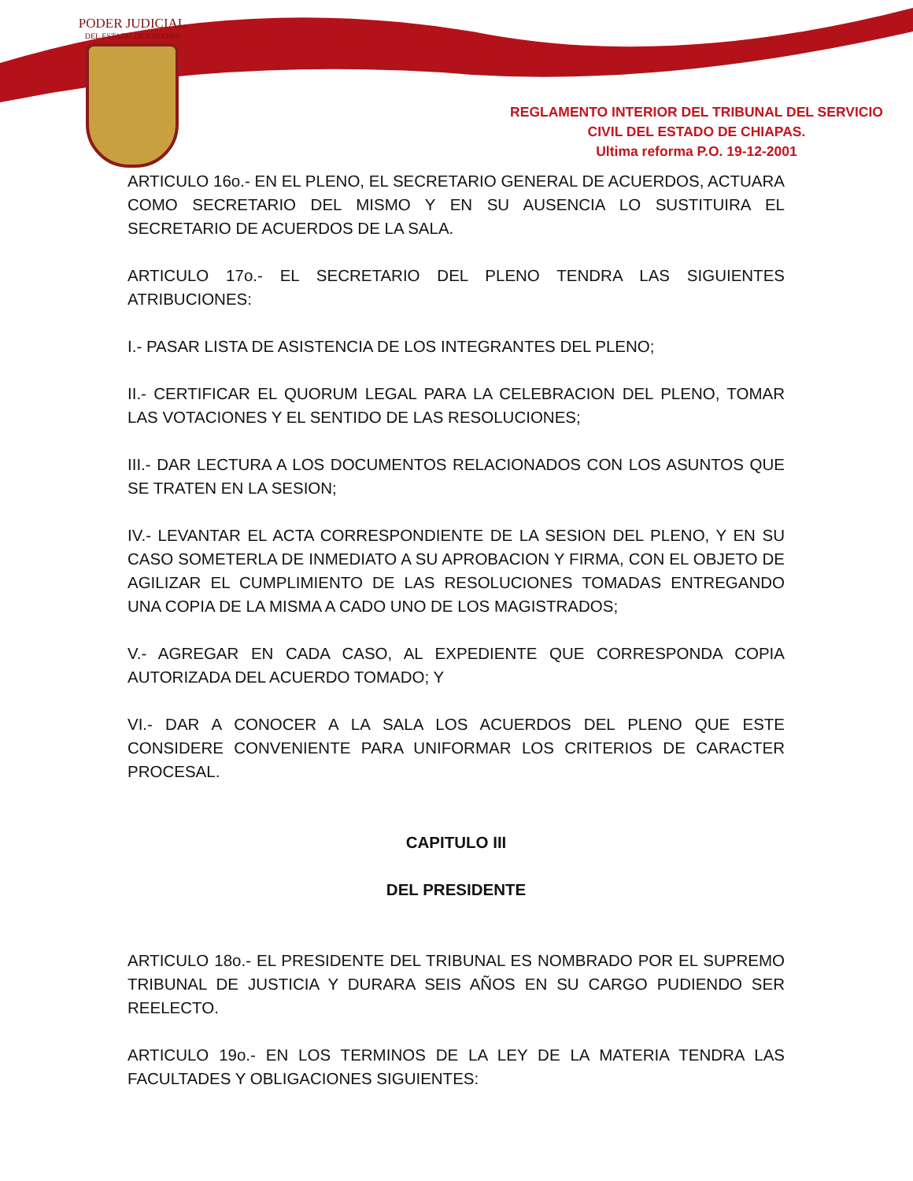PODER JUDICIAL
DEL ESTADO DE CHIAPAS
REGLAMENTO INTERIOR DEL TRIBUNAL DEL SERVICIO
CIVIL DEL ESTADO DE CHIAPAS.
Ultima reforma P.O. 19-12-2001
ARTICULO 16o.- EN EL PLENO, EL SECRETARIO GENERAL DE ACUERDOS, ACTUARA COMO SECRETARIO DEL MISMO Y EN SU AUSENCIA LO SUSTITUIRA EL SECRETARIO DE ACUERDOS DE LA SALA.
ARTICULO 17o.- EL SECRETARIO DEL PLENO TENDRA LAS SIGUIENTES ATRIBUCIONES:
I.- PASAR LISTA DE ASISTENCIA DE LOS INTEGRANTES DEL PLENO;
II.- CERTIFICAR EL QUORUM LEGAL PARA LA CELEBRACION DEL PLENO, TOMAR LAS VOTACIONES Y EL SENTIDO DE LAS RESOLUCIONES;
III.- DAR LECTURA A LOS DOCUMENTOS RELACIONADOS CON LOS ASUNTOS QUE SE TRATEN EN LA SESION;
IV.- LEVANTAR EL ACTA CORRESPONDIENTE DE LA SESION DEL PLENO, Y EN SU CASO SOMETERLA DE INMEDIATO A SU APROBACION Y FIRMA, CON EL OBJETO DE AGILIZAR EL CUMPLIMIENTO DE LAS RESOLUCIONES TOMADAS ENTREGANDO UNA COPIA DE LA MISMA A CADO UNO DE LOS MAGISTRADOS;
V.- AGREGAR EN CADA CASO, AL EXPEDIENTE QUE CORRESPONDA COPIA AUTORIZADA DEL ACUERDO TOMADO; Y
VI.- DAR A CONOCER A LA SALA LOS ACUERDOS DEL PLENO QUE ESTE CONSIDERE CONVENIENTE PARA UNIFORMAR LOS CRITERIOS DE CARACTER PROCESAL.
CAPITULO III
DEL PRESIDENTE
ARTICULO 18o.- EL PRESIDENTE DEL TRIBUNAL ES NOMBRADO POR EL SUPREMO TRIBUNAL DE JUSTICIA Y DURARA SEIS AÑOS EN SU CARGO PUDIENDO SER REELECTO.
ARTICULO 19o.- EN LOS TERMINOS DE LA LEY DE LA MATERIA TENDRA LAS FACULTADES Y OBLIGACIONES SIGUIENTES: